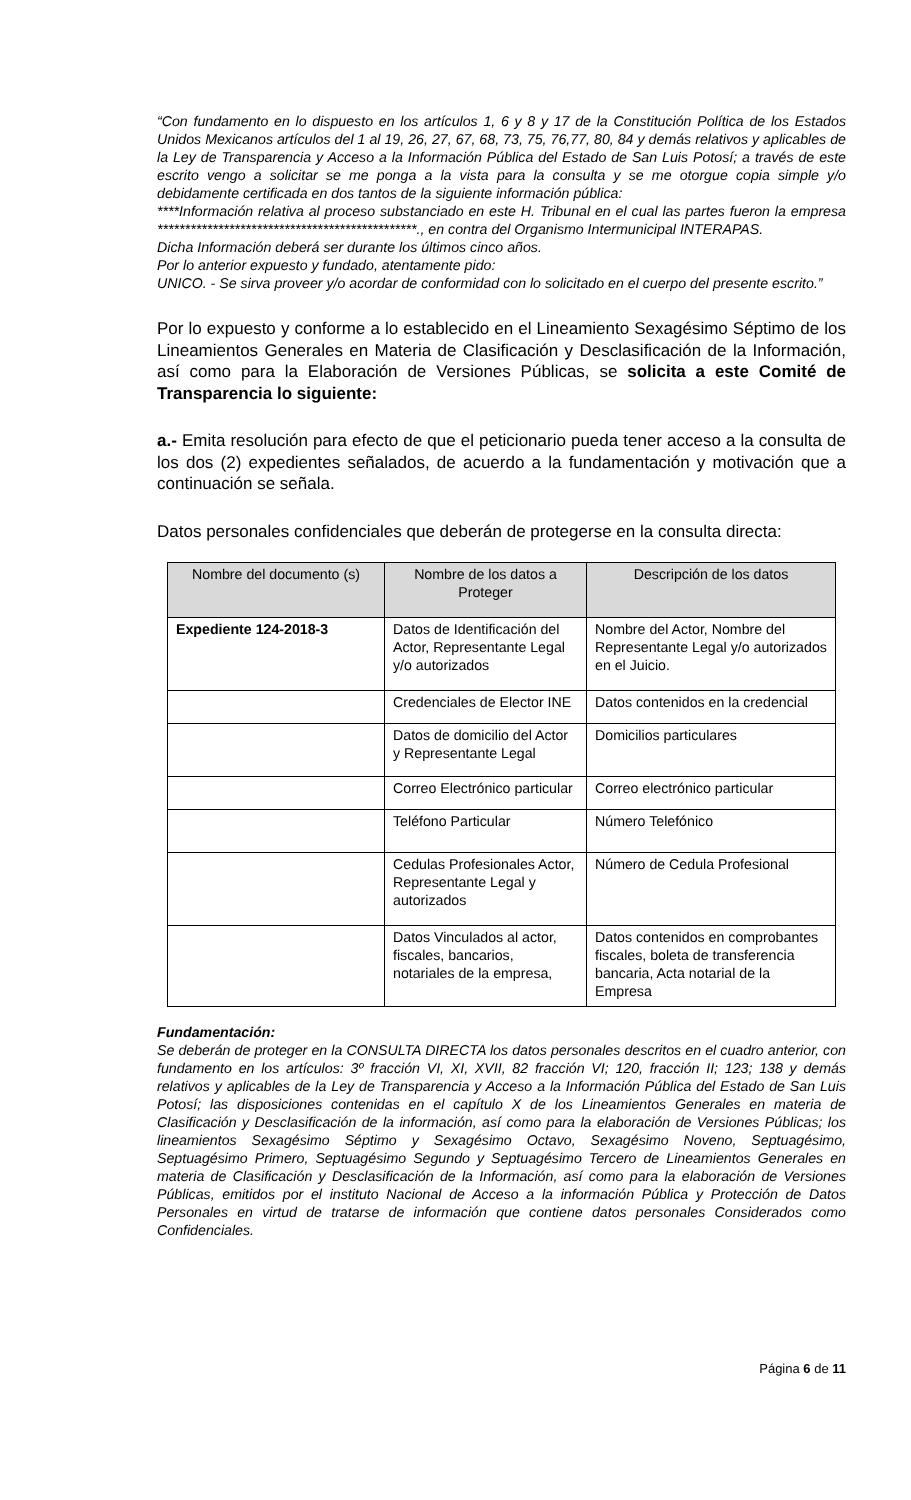“Con fundamento en lo dispuesto en los artículos 1, 6 y 8 y 17 de la Constitución Política de los Estados Unidos Mexicanos artículos del 1 al 19, 26, 27, 67, 68, 73, 75, 76,77, 80, 84 y demás relativos y aplicables de la Ley de Transparencia y Acceso a la Información Pública del Estado de San Luis Potosí; a través de este escrito vengo a solicitar se me ponga a la vista para la consulta y se me otorgue copia simple y/o debidamente certificada en dos tantos de la siguiente información pública:
****Información relativa al proceso substanciado en este H. Tribunal en el cual las partes fueron la empresa ***********************************************., en contra del Organismo Intermunicipal INTERAPAS.
Dicha Información deberá ser durante los últimos cinco años.
Por lo anterior expuesto y fundado, atentamente pido:
UNICO. - Se sirva proveer y/o acordar de conformidad con lo solicitado en el cuerpo del presente escrito.”
Por lo expuesto y conforme a lo establecido en el Lineamiento Sexagésimo Séptimo de los Lineamientos Generales en Materia de Clasificación y Desclasificación de la Información, así como para la Elaboración de Versiones Públicas, se solicita a este Comité de Transparencia lo siguiente:
a.- Emita resolución para efecto de que el peticionario pueda tener acceso a la consulta de los dos (2) expedientes señalados, de acuerdo a la fundamentación y motivación que a continuación se señala.
Datos personales confidenciales que deberán de protegerse en la consulta directa:
| Nombre del documento (s) | Nombre de los datos a Proteger | Descripción de los datos |
| --- | --- | --- |
| Expediente 124-2018-3 | Datos de Identificación del Actor, Representante Legal y/o autorizados | Nombre del Actor, Nombre del Representante Legal y/o autorizados en el Juicio. |
| | Credenciales de Elector INE | Datos contenidos en la credencial |
| | Datos de domicilio del Actor y Representante Legal | Domicilios particulares |
| | Correo Electrónico particular | Correo electrónico particular |
| | Teléfono Particular | Número Telefónico |
| | Cedulas Profesionales Actor, Representante Legal y autorizados | Número de Cedula Profesional |
| | Datos Vinculados al actor, fiscales, bancarios, notariales de la empresa, | Datos contenidos en comprobantes fiscales, boleta de transferencia bancaria, Acta notarial de la Empresa |
Fundamentación:
Se deberán de proteger en la CONSULTA DIRECTA los datos personales descritos en el cuadro anterior, con fundamento en los artículos: 3º fracción VI, XI, XVII, 82 fracción VI; 120, fracción II; 123; 138 y demás relativos y aplicables de la Ley de Transparencia y Acceso a la Información Pública del Estado de San Luis Potosí; las disposiciones contenidas en el capítulo X de los Lineamientos Generales en materia de Clasificación y Desclasificación de la información, así como para la elaboración de Versiones Públicas; los lineamientos Sexagésimo Séptimo y Sexagésimo Octavo, Sexagésimo Noveno, Septuagésimo, Septuagésimo Primero, Septuagésimo Segundo y Septuagésimo Tercero de Lineamientos Generales en materia de Clasificación y Desclasificación de la Información, así como para la elaboración de Versiones Públicas, emitidos por el instituto Nacional de Acceso a la información Pública y Protección de Datos Personales en virtud de tratarse de información que contiene datos personales Considerados como Confidenciales.
Página 6 de 11